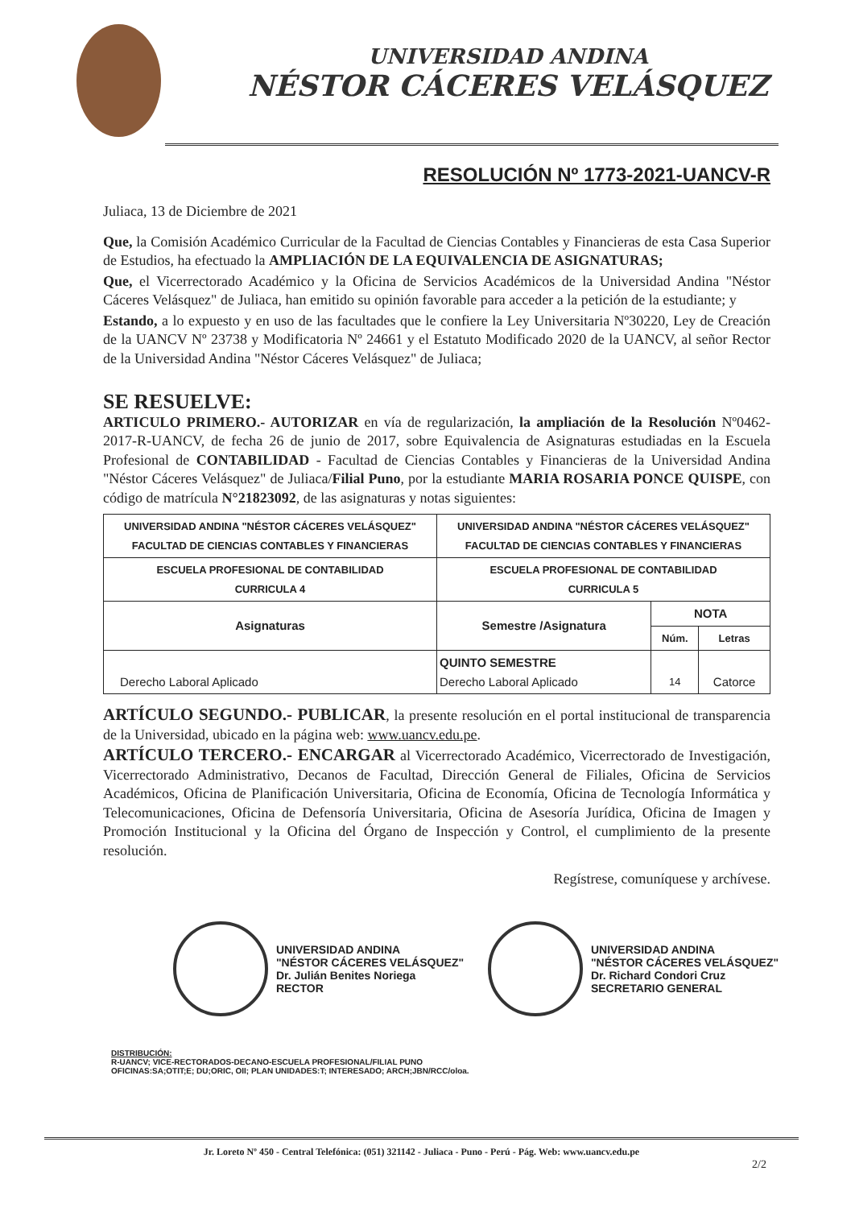UNIVERSIDAD ANDINA
NÉSTOR CÁCERES VELÁSQUEZ
RESOLUCIÓN Nº 1773-2021-UANCV-R
Juliaca, 13 de Diciembre de 2021
Que, la Comisión Académico Curricular de la Facultad de Ciencias Contables y Financieras de esta Casa Superior de Estudios, ha efectuado la AMPLIACIÓN DE LA EQUIVALENCIA DE ASIGNATURAS;
Que, el Vicerrectorado Académico y la Oficina de Servicios Académicos de la Universidad Andina "Néstor Cáceres Velásquez" de Juliaca, han emitido su opinión favorable para acceder a la petición de la estudiante; y
Estando, a lo expuesto y en uso de las facultades que le confiere la Ley Universitaria Nº30220, Ley de Creación de la UANCV Nº 23738 y Modificatoria Nº 24661 y el Estatuto Modificado 2020 de la UANCV, al señor Rector de la Universidad Andina "Néstor Cáceres Velásquez" de Juliaca;
SE RESUELVE:
ARTICULO PRIMERO.- AUTORIZAR en vía de regularización, la ampliación de la Resolución Nº0462-2017-R-UANCV, de fecha 26 de junio de 2017, sobre Equivalencia de Asignaturas estudiadas en la Escuela Profesional de CONTABILIDAD - Facultad de Ciencias Contables y Financieras de la Universidad Andina "Néstor Cáceres Velásquez" de Juliaca/Filial Puno, por la estudiante MARIA ROSARIA PONCE QUISPE, con código de matrícula N°21823092, de las asignaturas y notas siguientes:
| UNIVERSIDAD ANDINA "NÉSTOR CÁCERES VELÁSQUEZ" FACULTAD DE CIENCIAS CONTABLES Y FINANCIERAS | UNIVERSIDAD ANDINA "NÉSTOR CÁCERES VELÁSQUEZ" FACULTAD DE CIENCIAS CONTABLES Y FINANCIERAS | | |
| --- | --- | --- | --- |
| ESCUELA PROFESIONAL DE CONTABILIDAD CURRICULA 4 | ESCUELA PROFESIONAL DE CONTABILIDAD CURRICULA 5 | | |
| Asignaturas | Semestre /Asignatura | NOTA | |
| | | Núm. | Letras |
| Derecho Laboral Aplicado | QUINTO SEMESTRE Derecho Laboral Aplicado | 14 | Catorce |
ARTÍCULO SEGUNDO.- PUBLICAR, la presente resolución en el portal institucional de transparencia de la Universidad, ubicado en la página web: www.uancv.edu.pe.
ARTÍCULO TERCERO.- ENCARGAR al Vicerrectorado Académico, Vicerrectorado de Investigación, Vicerrectorado Administrativo, Decanos de Facultad, Dirección General de Filiales, Oficina de Servicios Académicos, Oficina de Planificación Universitaria, Oficina de Economía, Oficina de Tecnología Informática y Telecomunicaciones, Oficina de Defensoría Universitaria, Oficina de Asesoría Jurídica, Oficina de Imagen y Promoción Institucional y la Oficina del Órgano de Inspección y Control, el cumplimiento de la presente resolución.
Regístrese, comuníquese y archívese.
UNIVERSIDAD ANDINA
"NÉSTOR CÁCERES VELÁSQUEZ"
Dr. Julián Benites Noriega
RECTOR
UNIVERSIDAD ANDINA
"NÉSTOR CÁCERES VELÁSQUEZ"
Dr. Richard Condori Cruz
SECRETARIO GENERAL
DISTRIBUCIÓN:
R-UANCV; VICE-RECTORADOS-DECANO-ESCUELA PROFESIONAL/FILIAL PUNO
OFICINAS:SA;OTIT;E; DU;ORIC, OII; PLAN UNIDADES:T; INTERESADO; ARCH;JBN/RCC/oloa.
Jr. Loreto Nº 450 - Central Telefónica: (051) 321142 - Juliaca - Puno - Perú - Pág. Web: www.uancv.edu.pe
2/2